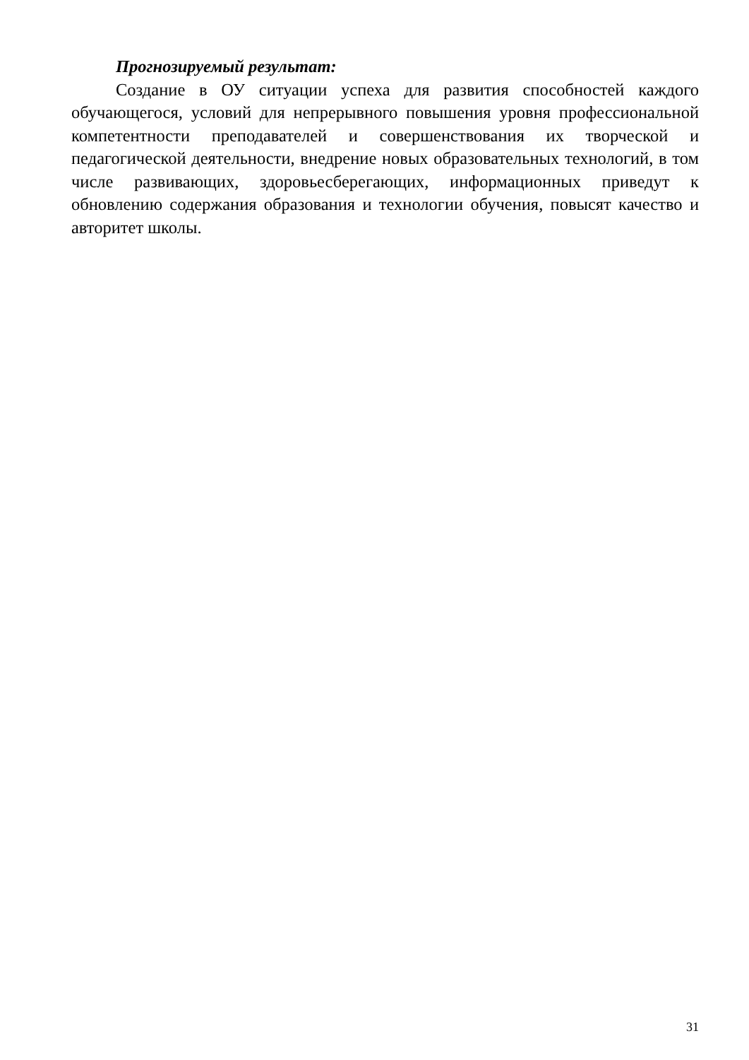Прогнозируемый результат:
Создание в ОУ ситуации успеха для развития способностей каждого обучающегося, условий для непрерывного повышения уровня профессиональной компетентности преподавателей и совершенствования их творческой и педагогической деятельности, внедрение новых образовательных технологий, в том числе развивающих, здоровьесберегающих, информационных приведут к обновлению содержания образования и технологии обучения, повысят качество и авторитет школы.
31